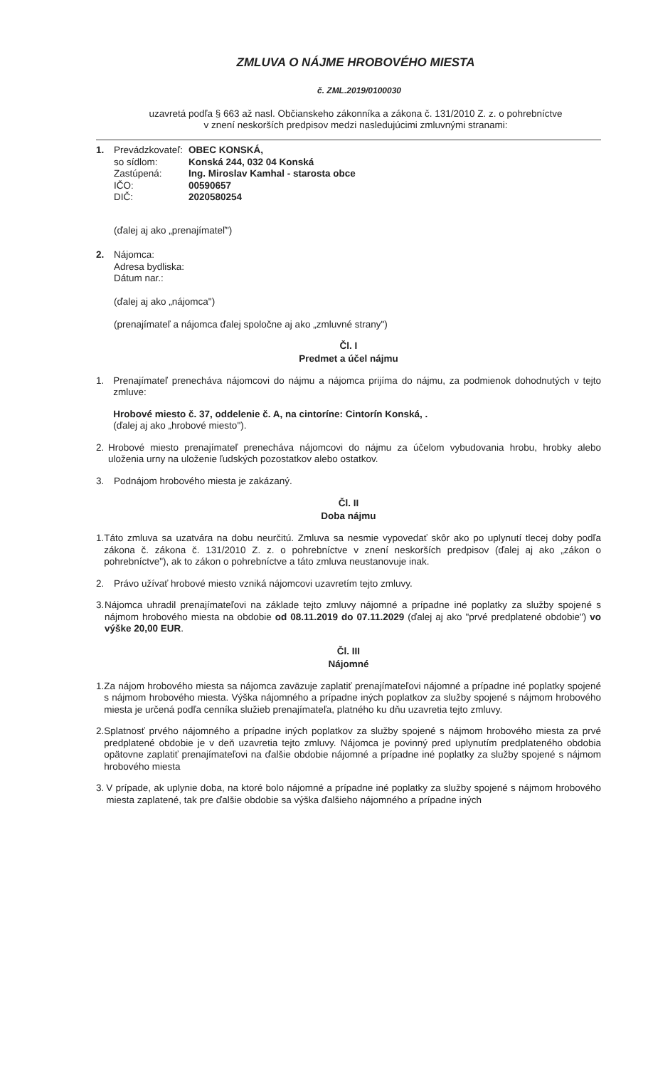ZMLUVA O NÁJME HROBOVÉHO MIESTA
č. ZML.2019/0100030
uzavretá podľa § 663 až nasl. Občianskeho zákonníka a zákona č. 131/2010 Z. z. o pohrebníctve
v znení neskorších predpisov medzi nasledujúcimi zmluvnými stranami:
1. Prevádzkovateľ:
OBEC KONSKÁ,
so sídlom: Konská 244, 032 04 Konská
Zastúpená: Ing. Miroslav Kamhal - starosta obce
IČO: 00590657
DIČ: 2020580254
(ďalej aj ako „prenajímateľ")
2. Nájomca:
Adresa bydliska:
Dátum nar.:
(ďalej aj ako „nájomca")
(prenajímateľ a nájomca ďalej spoločne aj ako „zmluvné strany")
Čl. I
Predmet a účel nájmu
1. Prenajímateľ prenecháva nájomcovi do nájmu a nájomca prijíma do nájmu, za podmienok dohodnutých v tejto zmluve:
Hrobové miesto č. 37, oddelenie č. A, na cintoríne: Cintorín Konská, .
(ďalej aj ako „hrobové miesto").
2. Hrobové miesto prenajímateľ prenecháva nájomcovi do nájmu za účelom vybudovania hrobu, hrobky alebo uloženia urny na uloženie ľudských pozostatkov alebo ostatkov.
3. Podnájom hrobového miesta je zakázaný.
Čl. II
Doba nájmu
1. Táto zmluva sa uzatvára na dobu neurčitú. Zmluva sa nesmie vypovedať skôr ako po uplynutí tlecej doby podľa zákona č. zákona č. 131/2010 Z. z. o pohrebníctve v znení neskorších predpisov (ďalej aj ako „zákon o pohrebníctve"), ak to zákon o pohrebníctve a táto zmluva neustanovuje inak.
2. Právo užívať hrobové miesto vzniká nájomcovi uzavretím tejto zmluvy.
3. Nájomca uhradil prenajímateľovi na základe tejto zmluvy nájomné a prípadne iné poplatky za služby spojené s nájmom hrobového miesta na obdobie od 08.11.2019 do 07.11.2029 (ďalej aj ako "prvé predplatené obdobie") vo výške 20,00 EUR.
Čl. III
Nájomné
1. Za nájom hrobového miesta sa nájomca zaväzuje zaplatiť prenajímateľovi nájomné a prípadne iné poplatky spojené s nájmom hrobového miesta. Výška nájomného a prípadne iných poplatkov za služby spojené s nájmom hrobového miesta je určená podľa cenníka služieb prenajímateľa, platného ku dňu uzavretia tejto zmluvy.
2. Splatnosť prvého nájomného a prípadne iných poplatkov za služby spojené s nájmom hrobového miesta za prvé predplatené obdobie je v deň uzavretia tejto zmluvy. Nájomca je povinný pred uplynutím predplateného obdobia opätovne zaplatiť prenajímateľovi na ďalšie obdobie nájomné a prípadne iné poplatky za služby spojené s nájmom hrobového miesta
3. V prípade, ak uplynie doba, na ktoré bolo nájomné a prípadne iné poplatky za služby spojené s nájmom hrobového miesta zaplatené, tak pre ďalšie obdobie sa výška ďalšieho nájomného a prípadne iných